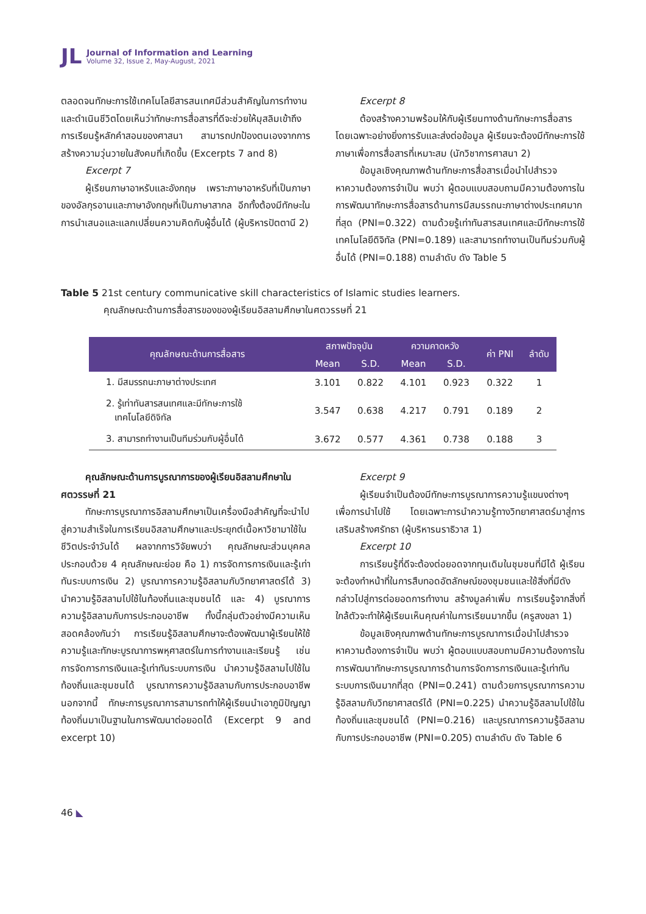JL
Journal of Information and Learning
Volume 32, Issue 2, May-August, 2021
ตลอดจนทักษะการใช้เทคโนโลยีสารสนเทศมีส่วนสำคัญในการทำงานและดำเนินชีวิตโดยเห็นว่าทักษะการสื่อสารที่ดีจะช่วยให้มุสลิมเข้าถึงการเรียนรู้หลักคำสอนของศาสนา สามารถปกป้องตนเองจากการสร้างความวุ่นวายในสังคมที่เกิดขึ้น (Excerpts 7 and 8)
Excerpt 7
ผู้เรียนภาษาอาหรับและอังกฤษ เพราะภาษาอาหรับที่เป็นภาษาของอัลกุรอานและภาษาอังกฤษที่เป็นภาษาสากล อีกทั้งต้องมีทักษะในการนำเสนอและแลกเปลี่ยนความคิดกับผู้อื่นได้ (ผู้บริหารปัตตานี 2)
Excerpt 8
ต้องสร้างความพร้อมให้กับผู้เรียนทางด้านทักษะการสื่อสาร โดยเฉพาะอย่างยิ่งการรับและส่งต่อข้อมูล ผู้เรียนจะต้องมีทักษะการใช้ภาษาเพื่อการสื่อสารที่เหมาะสม (นักวิชาการศาสนา 2)
ข้อมูลเชิงคุณภาพด้านทักษะการสื่อสารเมื่อนำไปสำรวจหาความต้องการจำเป็น พบว่า ผู้ตอบแบบสอบถามมีความต้องการในการพัฒนาทักษะการสื่อสารด้านการมีสมรรถนะภาษาต่างประเทศมากที่สุด (PNI=0.322) ตามด้วยรู้เท่าทันสารสนเทศและมีทักษะการใช้เทคโนโลยีดิจิทัล (PNI=0.189) และสามารถทำงานเป็นทีมร่วมกับผู้อื่นได้ (PNI=0.188) ตามลำดับ ดัง Table 5
Table 5 21st century communicative skill characteristics of Islamic studies learners.
คุณลักษณะด้านการสื่อสารของของผู้เรียนอิสลามศึกษาในศตวรรษที่ 21
| คุณลักษณะด้านการสื่อสาร | สภาพปัจจุบัน | | ความคาดหวัง | | ค่า PNI | ลำดับ |
| --- | --- | --- | --- | --- | --- | --- |
| | Mean | S.D. | Mean | S.D. | | |
| 1. มีสมรรถนะภาษาต่างประเทศ | 3.101 | 0.822 | 4.101 | 0.923 | 0.322 | 1 |
| 2. รู้เท่าทันสารสนเทศและมีทักษะการใช้ เทคโนโลยีดิจิทัล | 3.547 | 0.638 | 4.217 | 0.791 | 0.189 | 2 |
| 3. สามารถทำงานเป็นทีมร่วมกับผู้อื่นได้ | 3.672 | 0.577 | 4.361 | 0.738 | 0.188 | 3 |
คุณลักษณะด้านการบูรณาการของผู้เรียนอิสลามศึกษาในศตวรรษที่ 21
ทักษะการบูรณาการอิสลามศึกษาเป็นเครื่องมือสำคัญที่จะนำไปสู่ความสำเร็จในการเรียนอิสลามศึกษาและประยุกต์เนื้อหาวิชามาใช้ในชีวิตประจำวันได้ ผลจากการวิจัยพบว่า คุณลักษณะส่วนบุคคล ประกอบด้วย 4 คุณลักษณะย่อย คือ 1) การจัดการการเงินและรู้เท่าทันระบบการเงิน 2) บูรณาการความรู้อิสลามกับวิทยาศาสตร์ได้ 3) นำความรู้อิสลามไปใช้ในท้องถิ่นและชุมชนได้ และ 4) บูรณาการความรู้อิสลามกับการประกอบอาชีพ ทั้งนี้กลุ่มตัวอย่างมีความเห็นสอดคล้องกันว่า การเรียนรู้อิสลามศึกษาจะต้องพัฒนาผู้เรียนให้ใช้ความรู้และทักษะบูรณาการพหุศาสตร์ในการทำงานและเรียนรู้ เช่น การจัดการการเงินและรู้เท่าทันระบบการเงิน นำความรู้อิสลามไปใช้ในท้องถิ่นและชุมชนได้ บูรณาการความรู้อิสลามกับการประกอบอาชีพ นอกจากนี้ ทักษะการบูรณาการสามารถทำให้ผู้เรียนนำเอาภูมิปัญญาท้องถิ่นมาเป็นฐานในการพัฒนาต่อยอดได้ (Excerpt 9 and excerpt 10)
Excerpt 9
ผู้เรียนจำเป็นต้องมีทักษะการบูรณาการความรู้แขนงต่างๆ เพื่อการนำไปใช้ โดยเฉพาะการนำความรู้ทางวิทยาศาสตร์มาสู่การเสริมสร้างศรัทธา (ผู้บริหารนราธิวาส 1)
Excerpt 10
การเรียนรู้ที่ดีจะต้องต่อยอดจากทุนเดิมในชุมชนที่มีได้ ผู้เรียนจะต้องทำหน้าที่ในการสืบทอดอัตลักษณ์ของชุมชนและใช้สิ่งที่มีดังกล่าวไปสู่การต่อยอดการทำงาน สร้างมูลค่าเพิ่ม การเรียนรู้จากสิ่งที่ใกล้ตัวจะทำให้ผู้เรียนเห็นคุณค่าในการเรียนมากขึ้น (ครูสงขลา 1)
ข้อมูลเชิงคุณภาพด้านทักษะการบูรณาการเมื่อนำไปสำรวจหาความต้องการจำเป็น พบว่า ผู้ตอบแบบสอบถามมีความต้องการในการพัฒนาทักษะการบูรณาการด้านการจัดการการเงินและรู้เท่าทันระบบการเงินมากที่สุด (PNI=0.241) ตามด้วยการบูรณาการความรู้อิสลามกับวิทยาศาสตร์ได้ (PNI=0.225) นำความรู้อิสลามไปใช้ในท้องถิ่นและชุมชนได้ (PNI=0.216) และบูรณาการความรู้อิสลามกับการประกอบอาชีพ (PNI=0.205) ตามลำดับ ดัง Table 6
46 ◣